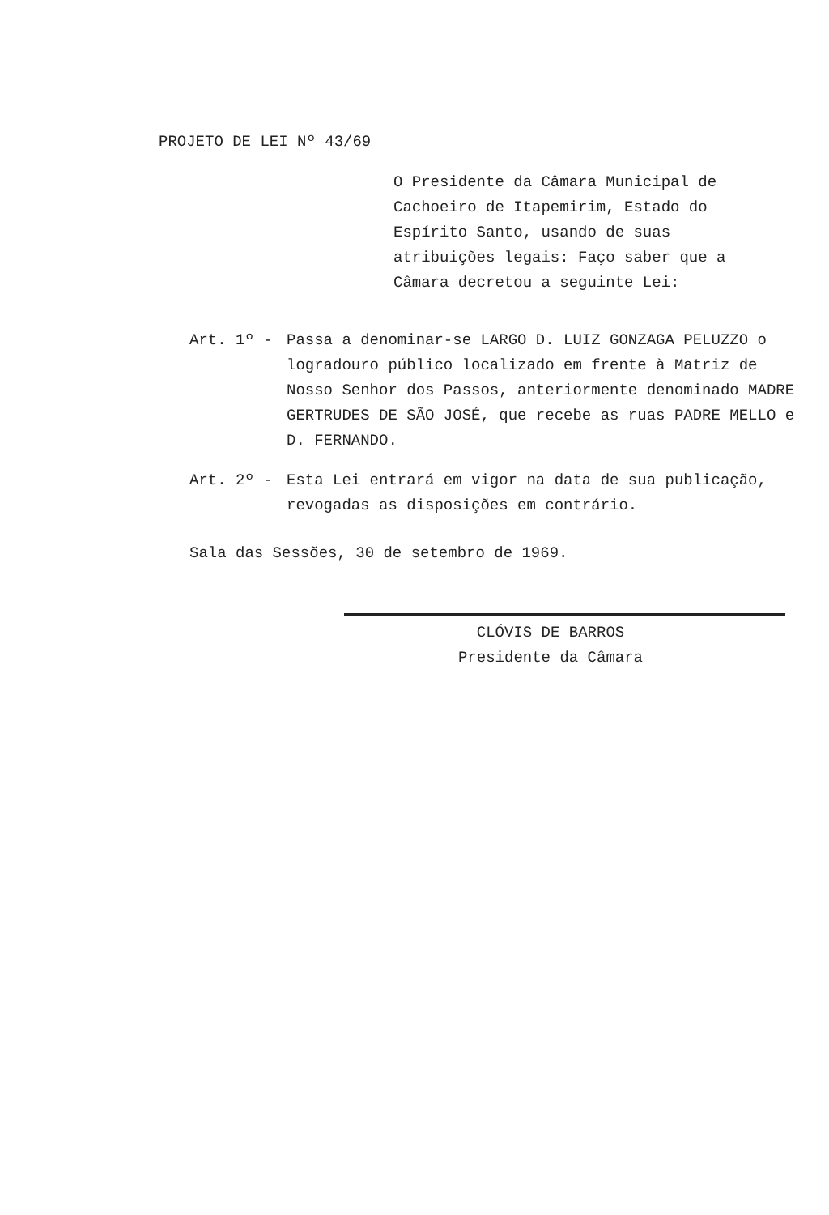PROJETO DE LEI Nº 43/69
O Presidente da Câmara Municipal de Cachoeiro de Itapemirim, Estado do Espírito Santo, usando de suas atribuições legais: Faço saber que a Câmara decretou a seguinte Lei:
Art. 1º - Passa a denominar-se LARGO D. LUIZ GONZAGA PELUZZO o logradouro público localizado em frente à Matriz de Nosso Senhor dos Passos, anteriormente denominado MADRE GERTRUDES DE SÃO JOSÉ, que recebe as ruas PADRE MELLO e D. FERNANDO.
Art. 2º - Esta Lei entrará em vigor na data de sua publicação, revogadas as disposições em contrário.
Sala das Sessões, 30 de setembro de 1969.
CLÓVIS DE BARROS
Presidente da Câmara